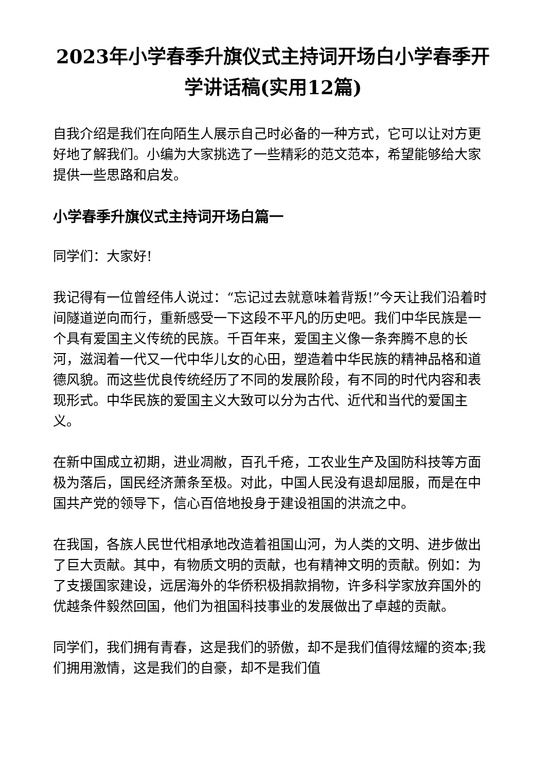2023年小学春季升旗仪式主持词开场白小学春季开学讲话稿(实用12篇)
自我介绍是我们在向陌生人展示自己时必备的一种方式，它可以让对方更好地了解我们。小编为大家挑选了一些精彩的范文范本，希望能够给大家提供一些思路和启发。
小学春季升旗仪式主持词开场白篇一
同学们：大家好!
我记得有一位曾经伟人说过：“忘记过去就意味着背叛!”今天让我们沿着时间隧道逆向而行，重新感受一下这段不平凡的历史吧。我们中华民族是一个具有爱国主义传统的民族。千百年来，爱国主义像一条奔腾不息的长河，滋润着一代又一代中华儿女的心田，塑造着中华民族的精神品格和道德风貌。而这些优良传统经历了不同的发展阶段，有不同的时代内容和表现形式。中华民族的爱国主义大致可以分为古代、近代和当代的爱国主义。
在新中国成立初期，进业凋敝，百孔千疮，工农业生产及国防科技等方面极为落后，国民经济萧条至极。对此，中国人民没有退却屈服，而是在中国共产党的领导下，信心百倍地投身于建设祖国的洪流之中。
在我国，各族人民世代相承地改造着祖国山河，为人类的文明、进步做出了巨大贡献。其中，有物质文明的贡献，也有精神文明的贡献。例如：为了支援国家建设，远居海外的华侨积极捐款捐物，许多科学家放弃国外的优越条件毅然回国，他们为祖国科技事业的发展做出了卓越的贡献。
同学们，我们拥有青春，这是我们的骄傲，却不是我们值得炫耀的资本;我们拥用激情，这是我们的自豪，却不是我们值